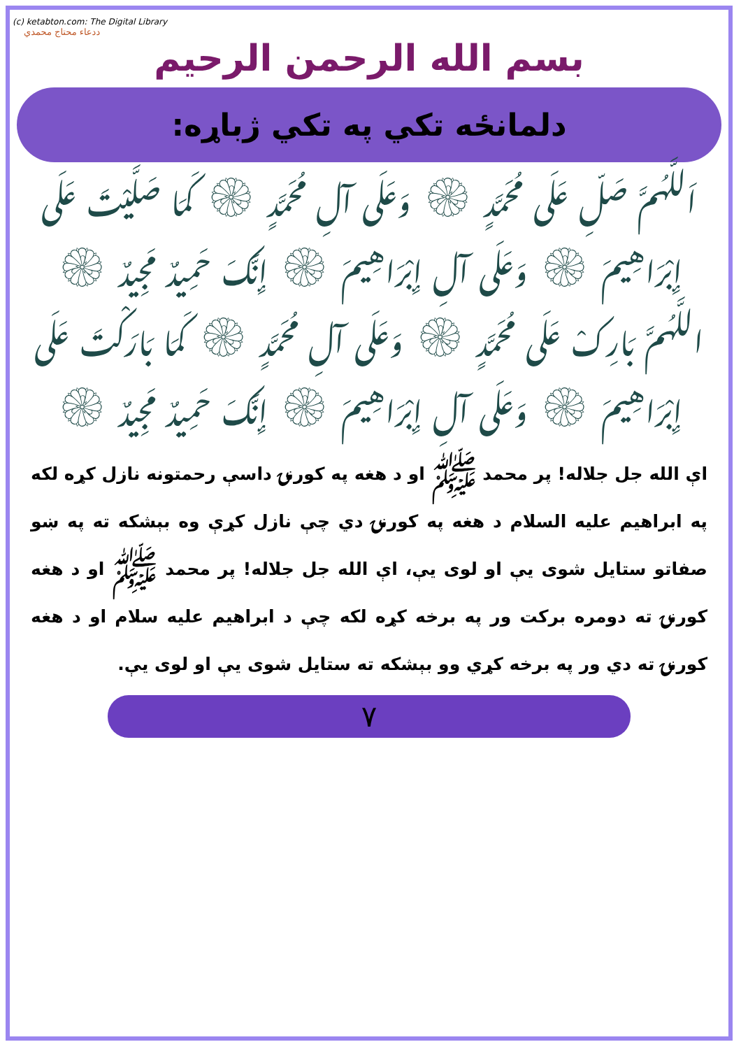(c) ketabton.com: The Digital Library
ددعاء محتاج محمدي
بسم الله الرحمن الرحيم
دلمانځه تکي په تکي ژباړه:
اَللَّهُمَّ صَلِّ عَلَى مُحَمَّدٍ ۞ وَعَلَى آلِ مُحَمَّدٍ ۞ كَمَا صَلَّيْتَ عَلَى إِبْرَاهِيمَ ۞ وَعَلَى آلِ إِبْرَاهِيمَ ۞ إِنَّكَ حَمِيدٌ مَجِيدٌ ۞
اللَّهُمَّ بَارِكْ عَلَى مُحَمَّدٍ ۞ وَعَلَى آلِ مُحَمَّدٍ ۞ كَمَا بَارَكْتَ عَلَى إِبْرَاهِيمَ ۞ وَعَلَى آلِ إِبْرَاهِيمَ ۞ إِنَّكَ حَمِيدٌ مَجِيدٌ ۞
اې الله جل جلاله! پر محمد ﷺ او د هغه په کورنۍ داسې رحمتونه نازل کړه لکه په ابراهیم علیه السلام د هغه په کورنۍ دي چې نازل کړې وه بېشکه ته په ښو صفاتو ستایل شوی يې او لوی يې، اې الله جل جلاله! پر محمد ﷺ او د هغه کورنۍ ته دومره برکت ور په برخه کړه لکه چې د ابراهیم علیه سلام او د هغه کورنۍ ته دي ور په برخه کړي وو بېشکه ته ستایل شوی يې او لوی يې.
۷